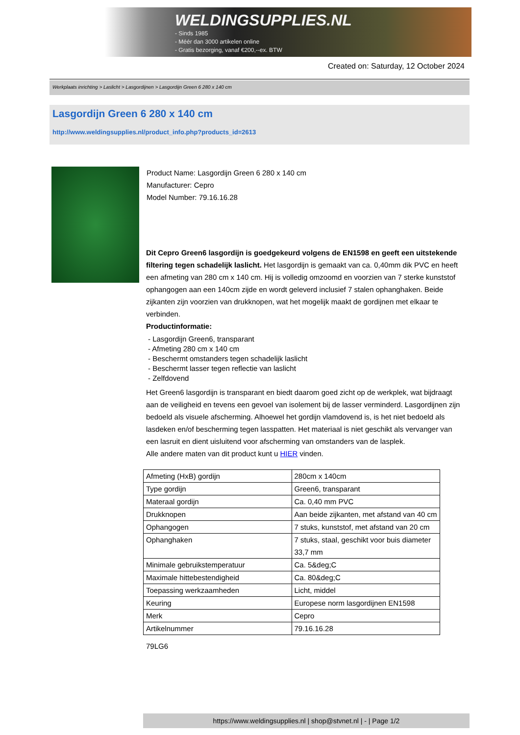WELDINGSUPPLIES.NL
- Sinds 1985
- Méér dan 3000 artikelen online
- Gratis bezorging, vanaf €200,--ex. BTW
Created on: Saturday, 12 October 2024
Werkplaats inrichting > Laslicht > Lasgordijnen > Lasgordijn Green 6 280 x 140 cm
Lasgordijn Green 6 280 x 140 cm
http://www.weldingsupplies.nl/product_info.php?products_id=2613
Product Name: Lasgordijn Green 6 280 x 140 cm
Manufacturer: Cepro
Model Number: 79.16.16.28
Dit Cepro Green6 lasgordijn is goedgekeurd volgens de EN1598 en geeft een uitstekende filtering tegen schadelijk laslicht. Het lasgordijn is gemaakt van ca. 0,40mm dik PVC en heeft een afmeting van 280 cm x 140 cm. Hij is volledig omzoomd en voorzien van 7 sterke kunststof ophangogen aan een 140cm zijde en wordt geleverd inclusief 7 stalen ophanghaken. Beide zijkanten zijn voorzien van drukknopen, wat het mogelijk maakt de gordijnen met elkaar te verbinden.
Productinformatie:
- Lasgordijn Green6, transparant
- Afmeting 280 cm x 140 cm
- Beschermt omstanders tegen schadelijk laslicht
- Beschermt lasser tegen reflectie van laslicht
- Zelfdovend
Het Green6 lasgordijn is transparant en biedt daarom goed zicht op de werkplek, wat bijdraagt aan de veiligheid en tevens een gevoel van isolement bij de lasser verminderd. Lasgordijnen zijn bedoeld als visuele afscherming. Alhoewel het gordijn vlamdovend is, is het niet bedoeld als lasdeken en/of bescherming tegen lasspatten. Het materiaal is niet geschikt als vervanger van een lasruit en dient uisluitend voor afscherming van omstanders van de lasplek.
Alle andere maten van dit product kunt u HIER vinden.
| Afmeting (HxB) gordijn | 280cm x 140cm |
| Type gordijn | Green6, transparant |
| Materaal gordijn | Ca. 0,40 mm PVC |
| Drukknopen | Aan beide zijkanten, met afstand van 40 cm |
| Ophangogen | 7 stuks, kunststof, met afstand van 20 cm |
| Ophanghaken | 7 stuks, staal, geschikt voor buis diameter 33,7 mm |
| Minimale gebruikstemperatuur | Ca. 5&deg;C |
| Maximale hittebestendigheid | Ca. 80&deg;C |
| Toepassing werkzaamheden | Licht, middel |
| Keuring | Europese norm lasgordijnen EN1598 |
| Merk | Cepro |
| Artikelnummer | 79.16.16.28 |
79LG6
https://www.weldingsupplies.nl | shop@stvnet.nl | - | Page 1/2